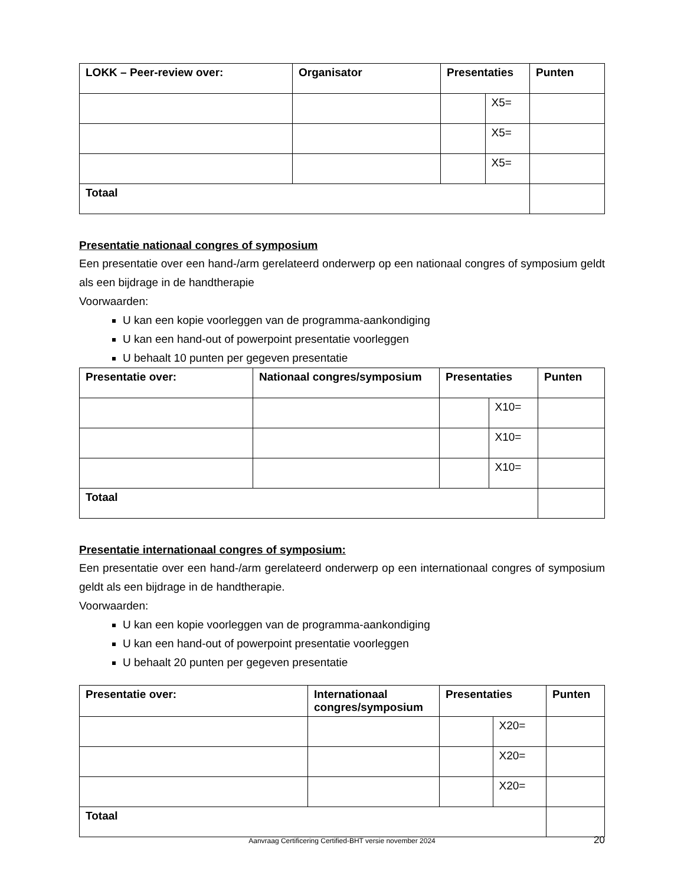| LOKK – Peer-review over: | Organisator | Presentaties | | Punten |
| --- | --- | --- | --- | --- |
| | | | X5= | |
| | | | X5= | |
| | | | X5= | |
| Totaal | | | | |
Presentatie nationaal congres of symposium
Een presentatie over een hand-/arm gerelateerd onderwerp op een nationaal congres of symposium geldt als een bijdrage in de handtherapie
Voorwaarden:
U kan een kopie voorleggen van de programma-aankondiging
U kan een hand-out of powerpoint presentatie voorleggen
U behaalt 10 punten per gegeven presentatie
| Presentatie over: | Nationaal congres/symposium | Presentaties | | Punten |
| --- | --- | --- | --- | --- |
| | | | X10= | |
| | | | X10= | |
| | | | X10= | |
| Totaal | | | | |
Presentatie internationaal congres of symposium:
Een presentatie over een hand-/arm gerelateerd onderwerp op een internationaal congres of symposium geldt als een bijdrage in de handtherapie.
Voorwaarden:
U kan een kopie voorleggen van de programma-aankondiging
U kan een hand-out of powerpoint presentatie voorleggen
U behaalt 20 punten per gegeven presentatie
| Presentatie over: | Internationaal congres/symposium | Presentaties | | Punten |
| --- | --- | --- | --- | --- |
| | | | X20= | |
| | | | X20= | |
| | | | X20= | |
| Totaal | | | | |
Aanvraag Certificering Certified-BHT versie november 2024 20